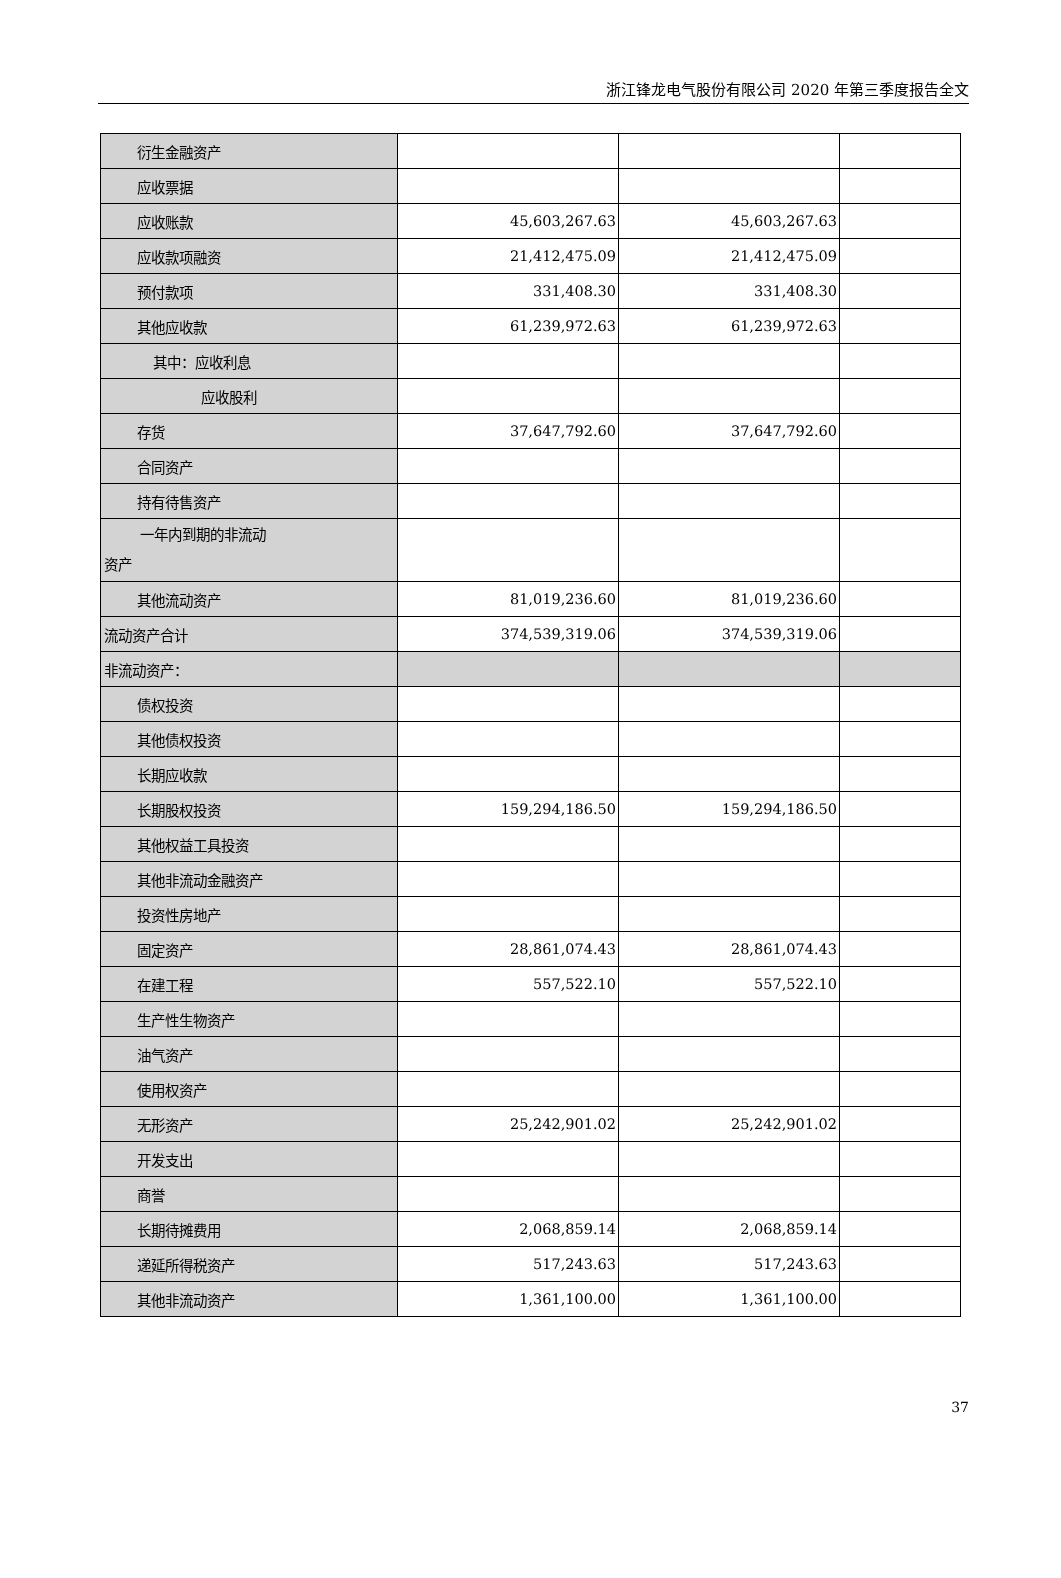浙江锋龙电气股份有限公司 2020 年第三季度报告全文
| 衍生金融资产 | | | |
| 应收票据 | | | |
| 应收账款 | 45,603,267.63 | 45,603,267.63 | |
| 应收款项融资 | 21,412,475.09 | 21,412,475.09 | |
| 预付款项 | 331,408.30 | 331,408.30 | |
| 其他应收款 | 61,239,972.63 | 61,239,972.63 | |
| 其中：应收利息 | | | |
| 应收股利 | | | |
| 存货 | 37,647,792.60 | 37,647,792.60 | |
| 合同资产 | | | |
| 持有待售资产 | | | |
| 一年内到期的非流动 资产 | | | |
| 其他流动资产 | 81,019,236.60 | 81,019,236.60 | |
| 流动资产合计 | 374,539,319.06 | 374,539,319.06 | |
| 非流动资产： | | | |
| 债权投资 | | | |
| 其他债权投资 | | | |
| 长期应收款 | | | |
| 长期股权投资 | 159,294,186.50 | 159,294,186.50 | |
| 其他权益工具投资 | | | |
| 其他非流动金融资产 | | | |
| 投资性房地产 | | | |
| 固定资产 | 28,861,074.43 | 28,861,074.43 | |
| 在建工程 | 557,522.10 | 557,522.10 | |
| 生产性生物资产 | | | |
| 油气资产 | | | |
| 使用权资产 | | | |
| 无形资产 | 25,242,901.02 | 25,242,901.02 | |
| 开发支出 | | | |
| 商誉 | | | |
| 长期待摊费用 | 2,068,859.14 | 2,068,859.14 | |
| 递延所得税资产 | 517,243.63 | 517,243.63 | |
| 其他非流动资产 | 1,361,100.00 | 1,361,100.00 | |
37